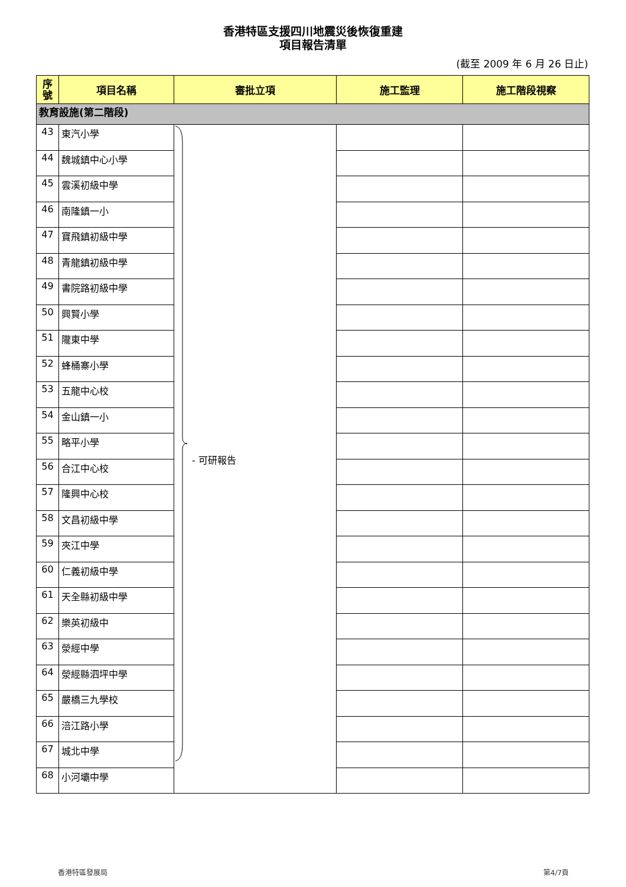香港特區支援四川地震災後恢復重建
項目報告清單
(截至 2009 年 6 月 26 日止)
| 序 號 | 項目名稱 | 審批立項 | 施工監理 | 施工階段視察 |
| --- | --- | --- | --- | --- |
| 教育設施(第二階段) | | | | |
| 43 | 東汽小學 | - 可研報告 | | |
| 44 | 魏城鎮中心小學 | | | |
| 45 | 雲溪初級中學 | | | |
| 46 | 南隆鎮一小 | | | |
| 47 | 寶飛鎮初級中學 | | | |
| 48 | 青龍鎮初級中學 | | | |
| 49 | 書院路初級中學 | | | |
| 50 | 興賢小學 | | | |
| 51 | 隴東中學 | | | |
| 52 | 蜂桶寨小學 | | | |
| 53 | 五龍中心校 | | | |
| 54 | 金山鎮一小 | | | |
| 55 | 略平小學 | | | |
| 56 | 合江中心校 | | | |
| 57 | 隆興中心校 | | | |
| 58 | 文昌初級中學 | | | |
| 59 | 夾江中學 | | | |
| 60 | 仁義初級中學 | | | |
| 61 | 天全縣初級中學 | | | |
| 62 | 樂英初級中 | | | |
| 63 | 滎經中學 | | | |
| 64 | 滎經縣泗坪中學 | | | |
| 65 | 嚴橋三九學校 | | | |
| 66 | 涪江路小學 | | | |
| 67 | 城北中學 | | | |
| 68 | 小河壩中學 | | | |
香港特區發展局 第4/7頁